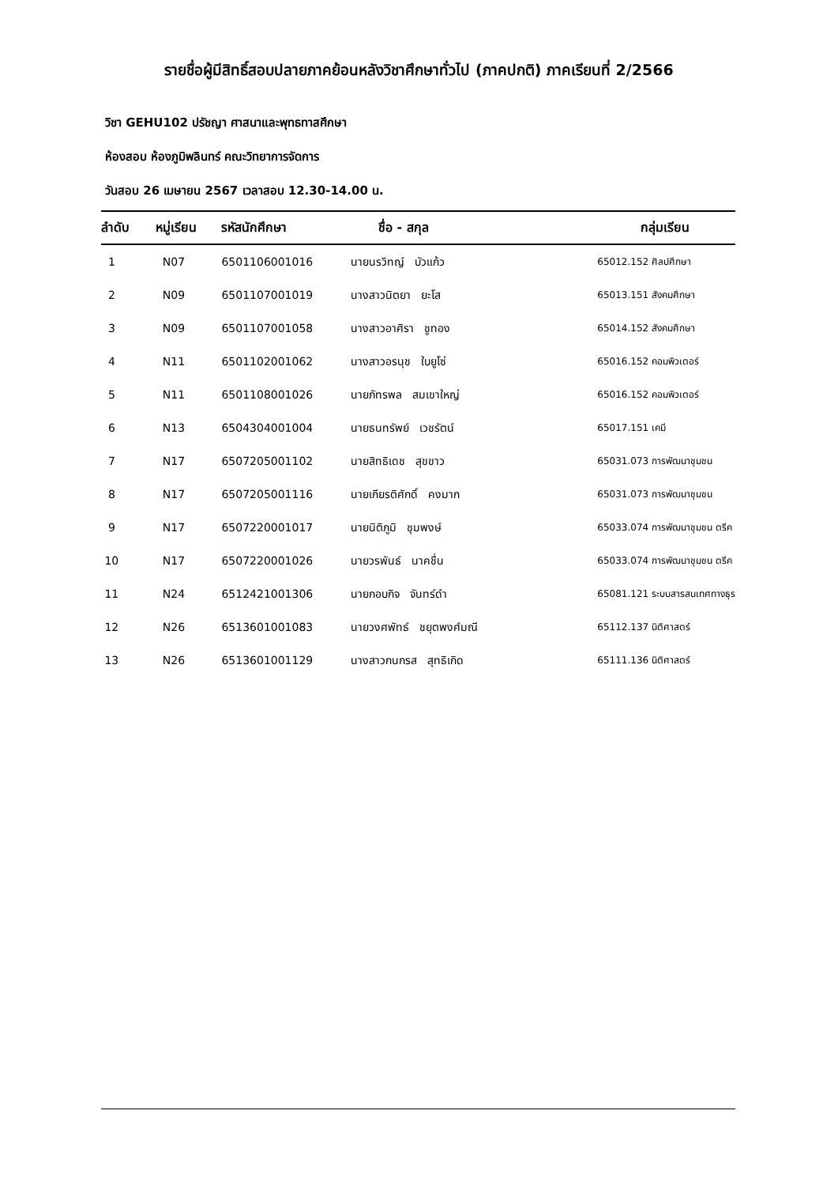รายชื่อผู้มีสิทธิ์สอบปลายภาคย้อนหลังวิชาศึกษาทั่วไป (ภาคปกติ) ภาคเรียนที่ 2/2566
วิชา GEHU102 ปรัชญา ศาสนาและพุทธทาสศึกษา
ห้องสอบ ห้องภูมิพลินทร์ คณะวิทยาการจัดการ
วันสอบ 26 เมษายน 2567 เวลาสอบ 12.30-14.00 น.
| ลำดับ | หมู่เรียน | รหัสนักศึกษา | ชื่อ - สกุล | กลุ่มเรียน |
| --- | --- | --- | --- | --- |
| 1 | N07 | 6501106001016 | นายนรวิทญ์ บัวแก้ว | 65012.152 ศิลปศึกษา |
| 2 | N09 | 6501107001019 | นางสาวนิตยา ยะโส | 65013.151 สังคมศึกษา |
| 3 | N09 | 6501107001058 | นางสาวอาศิรา ชูทอง | 65014.152 สังคมศึกษา |
| 4 | N11 | 6501102001062 | นางสาวอรนุช ใบยูโซ่ | 65016.152 คอมพิวเตอร์ |
| 5 | N11 | 6501108001026 | นายภัทรพล สมเขาใหญ่ | 65016.152 คอมพิวเตอร์ |
| 6 | N13 | 6504304001004 | นายธนทรัพย์ เวชรัตน์ | 65017.151 เคมี |
| 7 | N17 | 6507205001102 | นายสิทธิเดช สุขขาว | 65031.073 การพัฒนาชุมชน |
| 8 | N17 | 6507205001116 | นายเกียรติศักดิ์ คงมาก | 65031.073 การพัฒนาชุมชน |
| 9 | N17 | 6507220001017 | นายนิติภูมิ ชุมพงษ์ | 65033.074 การพัฒนาชุมชน ตรีค |
| 10 | N17 | 6507220001026 | นายวรพันธ์ นาคชื่น | 65033.074 การพัฒนาชุมชน ตรีค |
| 11 | N24 | 6512421001306 | นายกอบกิจ จันทร์ดำ | 65081.121 ระบบสารสนเทศทางธุร |
| 12 | N26 | 6513601001083 | นายวงศพัทธ์ ชยุตพงศ์มณี | 65112.137 นิติศาสตร์ |
| 13 | N26 | 6513601001129 | นางสาวกนกรส สุทธิเกิด | 65111.136 นิติศาสตร์ |